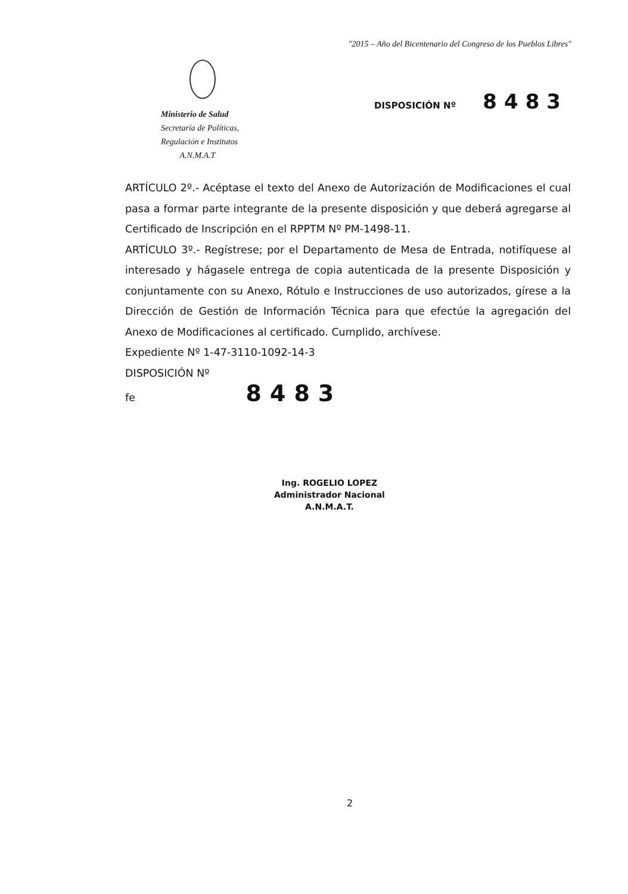"2015 – Año del Bicentenario del Congreso de los Pueblos Libres"
Ministerio de Salud
Secretaría de Políticas,
Regulación e Institutos
A.N.M.A.T
DISPOSICIÓN Nº 8483
ARTÍCULO 2º.- Acéptase el texto del Anexo de Autorización de Modificaciones el cual pasa a formar parte integrante de la presente disposición y que deberá agregarse al Certificado de Inscripción en el RPPTM Nº PM-1498-11.
ARTÍCULO 3º.- Regístrese; por el Departamento de Mesa de Entrada, notifíquese al interesado y hágasele entrega de copia autenticada de la presente Disposición y conjuntamente con su Anexo, Rótulo e Instrucciones de uso autorizados, gírese a la Dirección de Gestión de Información Técnica para que efectúe la agregación del Anexo de Modificaciones al certificado. Cumplido, archívese.
Expediente Nº 1-47-3110-1092-14-3
DISPOSICIÓN Nº
fe 8483
Ing. ROGELIO LOPEZ
Administrador Nacional
A.N.M.A.T.
2